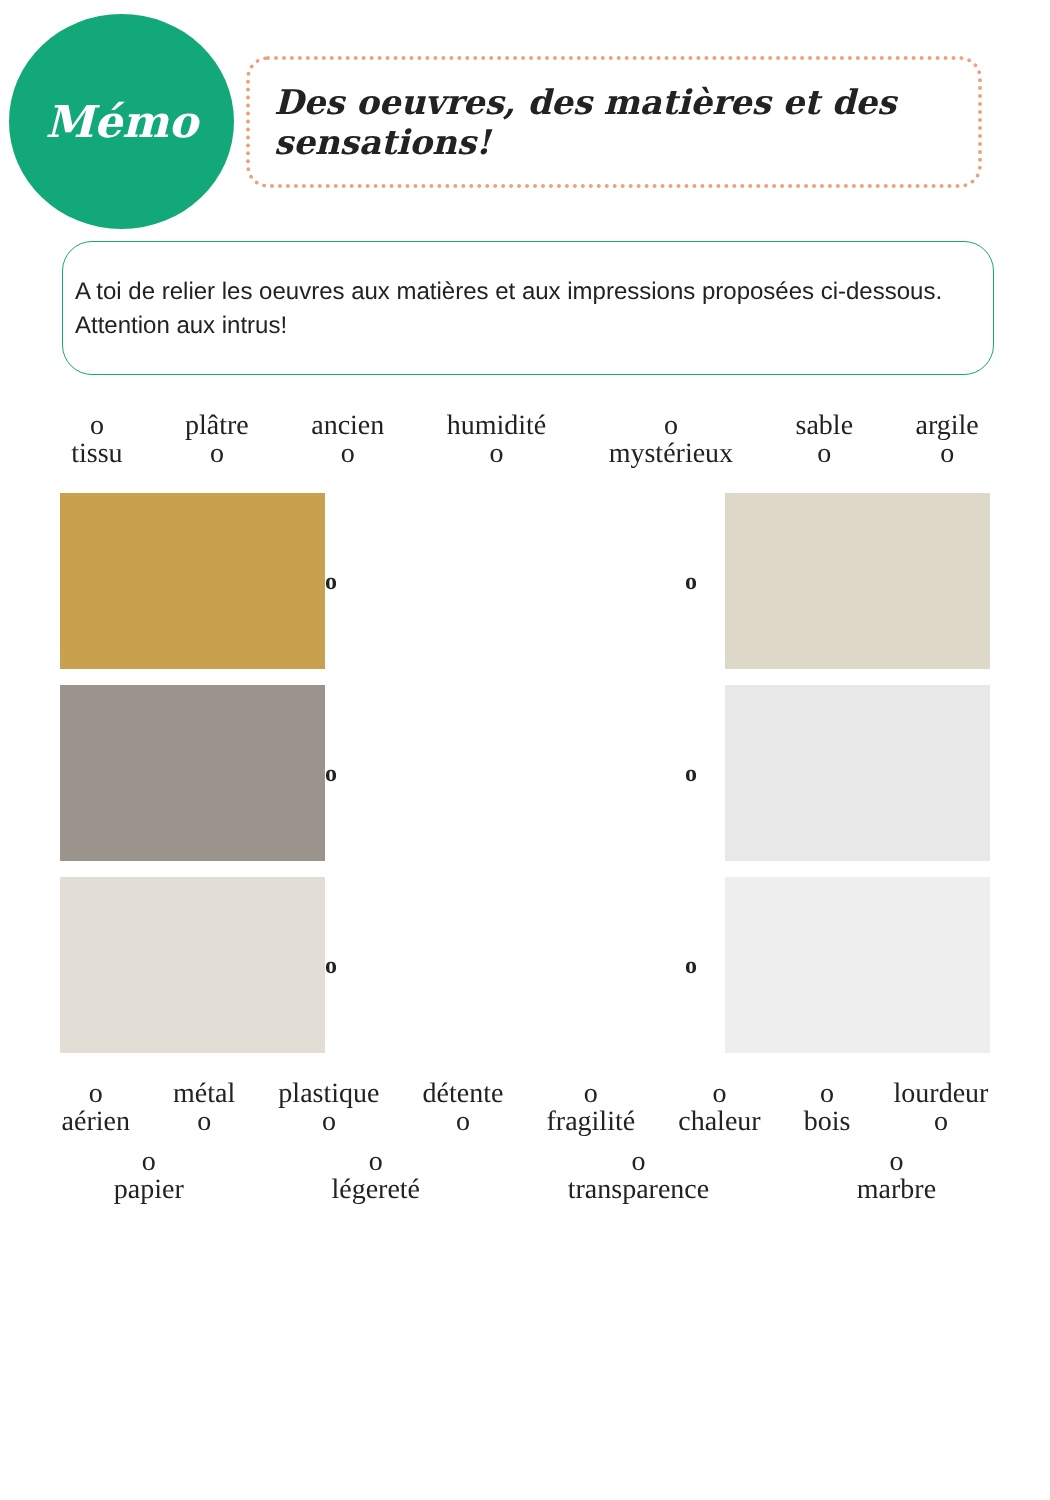Mémo
Des oeuvres, des matières et des sensations!
A toi de relier les oeuvres aux matières et aux impressions proposées ci-dessous. Attention aux intrus!
o
tissu
plâtre
o
ancien
o
humidité
o
o
mystérieux
sable
o
argile
o
o
o
o
o
o
o
o
aérien
métal
o
plastique
o
détente
o
o
fragilité
o
chaleur
o
bois
lourdeur
o
o
papier
o
légereté
o
transparence
o
marbre